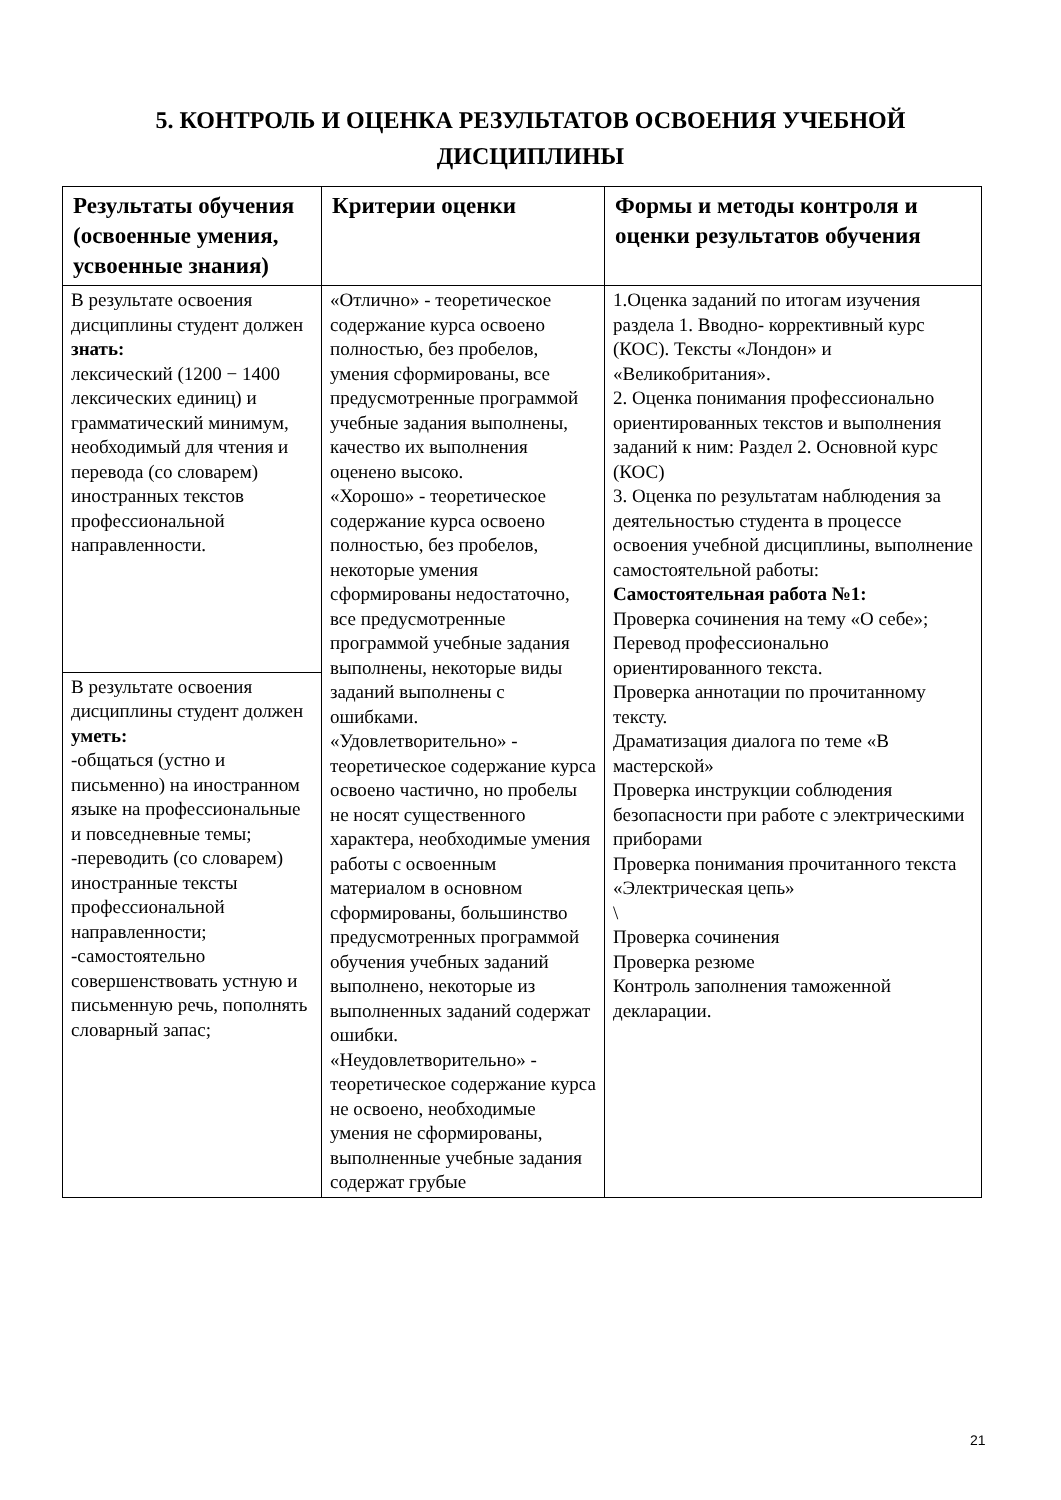5. КОНТРОЛЬ И ОЦЕНКА РЕЗУЛЬТАТОВ ОСВОЕНИЯ УЧЕБНОЙ ДИСЦИПЛИНЫ
| Результаты обучения (освоенные умения, усвоенные знания) | Критерии оценки | Формы и методы контроля и оценки результатов обучения |
| --- | --- | --- |
| В результате освоения дисциплины студент должен знать: лексический (1200 − 1400 лексических единиц) и грамматический минимум, необходимый для чтения и перевода (со словарем) иностранных текстов профессиональной направленности. | «Отлично» - теоретическое содержание курса освоено полностью, без пробелов, умения сформированы, все предусмотренные программой учебные задания выполнены, качество их выполнения оценено высоко. «Хорошо» - теоретическое содержание курса освоено полностью, без пробелов, некоторые умения сформированы недостаточно, все предусмотренные программой учебные задания выполнены, некоторые виды заданий выполнены с ошибками. «Удовлетворительно» - теоретическое содержание курса освоено частично, но пробелы не носят существенного характера, необходимые умения работы с освоенным материалом в основном сформированы, большинство предусмотренных программой обучения учебных заданий выполнено, некоторые из выполненных заданий содержат ошибки. «Неудовлетворительно» - теоретическое содержание курса не освоено, необходимые умения не сформированы, выполненные учебные задания содержат грубые | 1.Оценка заданий по итогам изучения раздела 1. Вводно- коррективный курс (КОС). Тексты «Лондон» и «Великобритания». 2. Оценка понимания профессионально ориентированных текстов и выполнения заданий к ним: Раздел 2. Основной курс (КОС) 3. Оценка по результатам наблюдения за деятельностью студента в процессе освоения учебной дисциплины, выполнение самостоятельной работы: Самостоятельная работа №1: Проверка сочинения на тему «О себе»; Перевод профессионально ориентированного текста. Проверка аннотации по прочитанному тексту. Драматизация диалога по теме «В мастерской» Проверка инструкции соблюдения безопасности при работе с электрическими приборами Проверка понимания прочитанного текста «Электрическая цепь» \ Проверка сочинения Проверка резюме Контроль заполнения таможенной декларации. |
| В результате освоения дисциплины студент должен уметь: -общаться (устно и письменно) на иностранном языке на профессиональные и повседневные темы; -переводить (со словарем) иностранные тексты профессиональной направленности; -самостоятельно совершенствовать устную и письменную речь, пополнять словарный запас; | | |
21